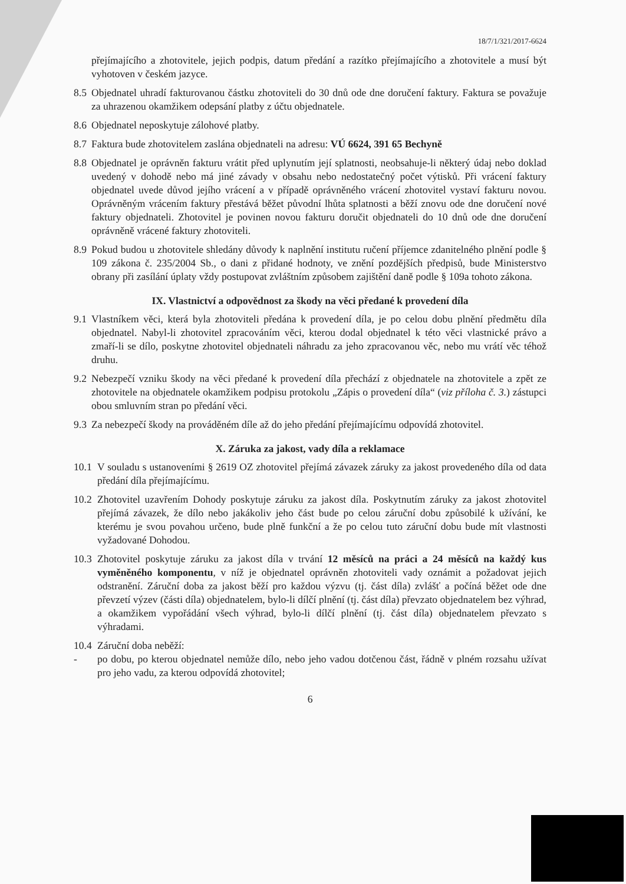18/7/1/321/2017-6624
přejímajícího a zhotovitele, jejich podpis, datum předání a razítko přejímajícího a zhotovitele a musí být vyhotoven v českém jazyce.
8.5 Objednatel uhradí fakturovanou částku zhotoviteli do 30 dnů ode dne doručení faktury. Faktura se považuje za uhrazenou okamžikem odepsání platby z účtu objednatele.
8.6 Objednatel neposkytuje zálohové platby.
8.7 Faktura bude zhotovitelem zaslána objednateli na adresu: VÚ 6624, 391 65 Bechyně
8.8 Objednatel je oprávněn fakturu vrátit před uplynutím její splatnosti, neobsahuje-li některý údaj nebo doklad uvedený v dohodě nebo má jiné závady v obsahu nebo nedostatečný počet výtisků. Při vrácení faktury objednatel uvede důvod jejího vrácení a v případě oprávněného vrácení zhotovitel vystaví fakturu novou. Oprávněným vrácením faktury přestává běžet původní lhůta splatnosti a běží znovu ode dne doručení nové faktury objednateli. Zhotovitel je povinen novou fakturu doručit objednateli do 10 dnů ode dne doručení oprávněně vrácené faktury zhotoviteli.
8.9 Pokud budou u zhotovitele shledány důvody k naplnění institutu ručení příjemce zdanitelného plnění podle § 109 zákona č. 235/2004 Sb., o dani z přidané hodnoty, ve znění pozdějších předpisů, bude Ministerstvo obrany při zasílání úplaty vždy postupovat zvláštním způsobem zajištění daně podle § 109a tohoto zákona.
IX. Vlastnictví a odpovědnost za škody na věci předané k provedení díla
9.1 Vlastníkem věci, která byla zhotoviteli předána k provedení díla, je po celou dobu plnění předmětu díla objednatel. Nabyl-li zhotovitel zpracováním věci, kterou dodal objednatel k této věci vlastnické právo a zmaří-li se dílo, poskytne zhotovitel objednateli náhradu za jeho zpracovanou věc, nebo mu vrátí věc téhož druhu.
9.2 Nebezpečí vzniku škody na věci předané k provedení díla přechází z objednatele na zhotovitele a zpět ze zhotovitele na objednatele okamžikem podpisu protokolu „Zápis o provedení díla“ (viz příloha č. 3.) zástupci obou smluvním stran po předání věci.
9.3 Za nebezpečí škody na prováděném díle až do jeho předání přejímajícímu odpovídá zhotovitel.
X. Záruka za jakost, vady díla a reklamace
10.1 V souladu s ustanoveními § 2619 OZ zhotovitel přejímá závazek záruky za jakost provedeného díla od data předání díla přejímajícímu.
10.2 Zhotovitel uzavřením Dohody poskytuje záruku za jakost díla. Poskytnutím záruky za jakost zhotovitel přejímá závazek, že dílo nebo jakákoliv jeho část bude po celou záruční dobu způsobilé k užívání, ke kterému je svou povahou určeno, bude plně funkční a že po celou tuto záruční dobu bude mít vlastnosti vyžadované Dohodou.
10.3 Zhotovitel poskytuje záruku za jakost díla v trvání 12 měsíců na práci a 24 měsíců na každý kus vyměněného komponentu, v níž je objednatel oprávněn zhotoviteli vady oznámit a požadovat jejich odstranění. Záruční doba za jakost běží pro každou výzvu (tj. část díla) zvlášť a počíná běžet ode dne převzetí výzev (části díla) objednatelem, bylo-li dílčí plnění (tj. část díla) převzato objednatelem bez výhrad, a okamžikem vypořádání všech výhrad, bylo-li dílčí plnění (tj. část díla) objednatelem převzato s výhradami.
10.4 Záruční doba neběží:
- po dobu, po kterou objednatel nemůže dílo, nebo jeho vadou dotčenou část, řádně v plném rozsahu užívat pro jeho vadu, za kterou odpovídá zhotovitel;
6